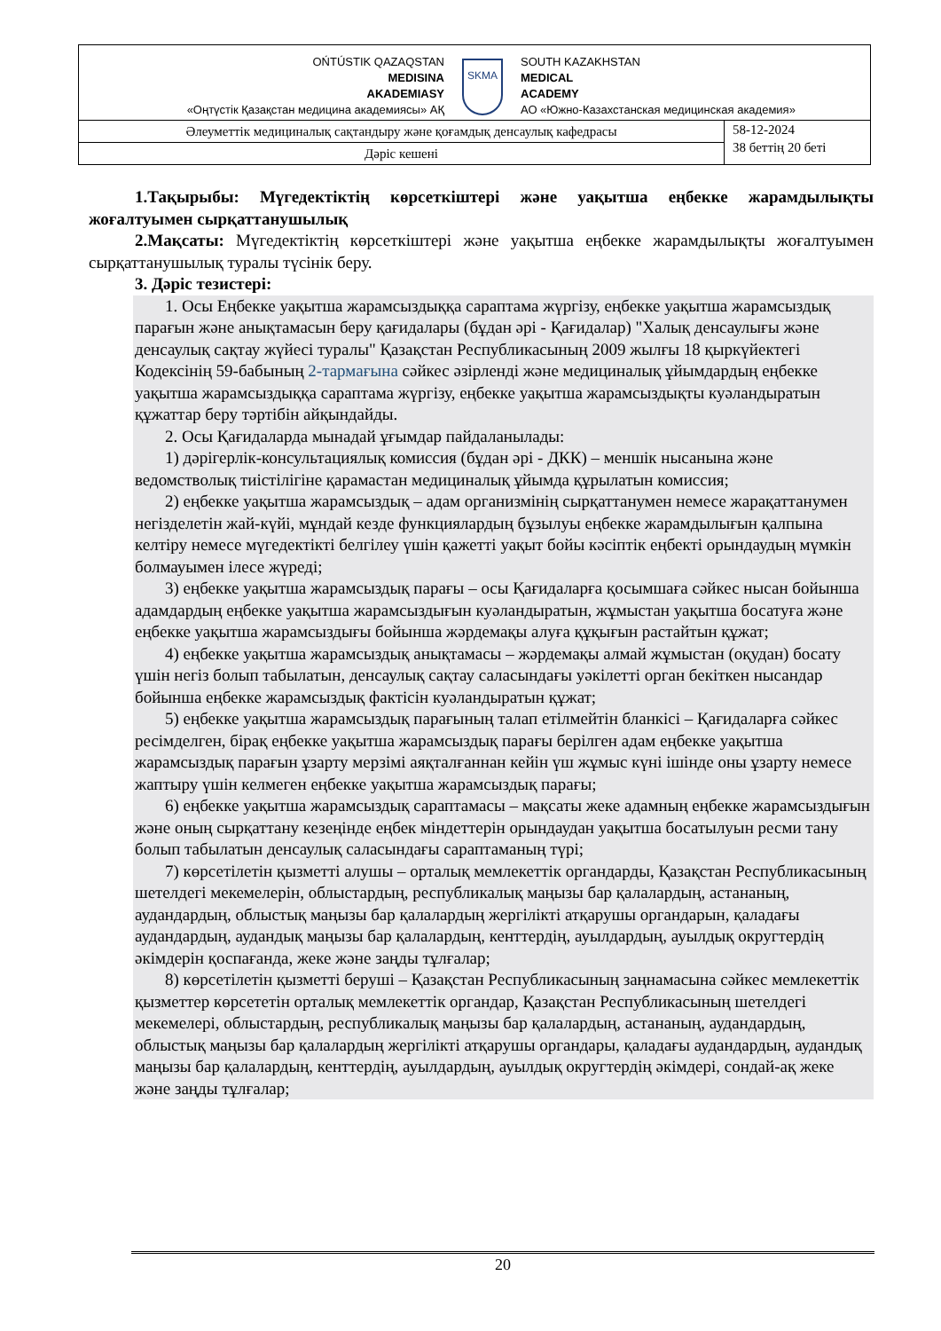OŃTÚSTIK QAZAQSTAN
MEDISINA
AKADEMIASY
«Оңтүстік Қазақстан медицина академиясы» АҚ
SKMA
SOUTH KAZAKHSTAN
MEDICAL
ACADEMY
АО «Южно-Казахстанская медицинская академия»
Әлеуметтік медициналық сақтандыру және қоғамдық денсаулық кафедрасы
58-12-2024
38 беттің 20 беті
Дәріс кешені
1.Тақырыбы: Мүгедектіктің көрсеткіштері және уақытша еңбекке жарамдылықты жоғалтуымен сырқаттанушылық
2.Мақсаты: Мүгедектіктің көрсеткіштері және уақытша еңбекке жарамдылықты жоғалтуымен сырқаттанушылық туралы түсінік беру.
3. Дәріс тезистері:
1. Осы Еңбекке уақытша жарамсыздыққа сараптама жүргізу, еңбекке уақытша жарамсыздық парағын және анықтамасын беру қағидалары (бұдан әрі - Қағидалар) "Халық денсаулығы және денсаулық сақтау жүйесі туралы" Қазақстан Республикасының 2009 жылғы 18 қыркүйектегі Кодексінің 59-бабының 2-тармағына сәйкес әзірленді және медициналық ұйымдардың еңбекке уақытша жарамсыздыққа сараптама жүргізу, еңбекке уақытша жарамсыздықты куәландыратын құжаттар беру тәртібін айқындайды.
2. Осы Қағидаларда мынадай ұғымдар пайдаланылады:
1) дәрігерлік-консультациялық комиссия (бұдан әрі - ДКК) – меншік нысанына және ведомстволық тиістілігіне қарамастан медициналық ұйымда құрылатын комиссия;
2) еңбекке уақытша жарамсыздық – адам организмінің сырқаттанумен немесе жарақаттанумен негізделетін жай-күйі, мұндай кезде функциялардың бұзылуы еңбекке жарамдылығын қалпына келтіру немесе мүгедектікті белгілеу үшін қажетті уақыт бойы кәсіптік еңбекті орындаудың мүмкін болмауымен ілесе жүреді;
3) еңбекке уақытша жарамсыздық парағы – осы Қағидаларға қосымшаға сәйкес нысан бойынша адамдардың еңбекке уақытша жарамсыздығын куәландыратын, жұмыстан уақытша босатуға және еңбекке уақытша жарамсыздығы бойынша жәрдемақы алуға құқығын растайтын құжат;
4) еңбекке уақытша жарамсыздық анықтамасы – жәрдемақы алмай жұмыстан (оқудан) босату үшін негіз болып табылатын, денсаулық сақтау саласындағы уәкілетті орган бекіткен нысандар бойынша еңбекке жарамсыздық фактісін куәландыратын құжат;
5) еңбекке уақытша жарамсыздық парағының талап етілмейтін бланкісі – Қағидаларға сәйкес ресімделген, бірақ еңбекке уақытша жарамсыздық парағы берілген адам еңбекке уақытша жарамсыздық парағын ұзарту мерзімі аяқталғаннан кейін үш жұмыс күні ішінде оны ұзарту немесе жаптыру үшін келмеген еңбекке уақытша жарамсыздық парағы;
6) еңбекке уақытша жарамсыздық сараптамасы – мақсаты жеке адамның еңбекке жарамсыздығын және оның сырқаттану кезеңінде еңбек міндеттерін орындаудан уақытша босатылуын ресми тану болып табылатын денсаулық саласындағы сараптаманың түрі;
7) көрсетілетін қызметті алушы – орталық мемлекеттік органдарды, Қазақстан Республикасының шетелдегі мекемелерін, облыстардың, республикалық маңызы бар қалалардың, астананың, аудандардың, облыстық маңызы бар қалалардың жергілікті атқарушы органдарын, қаладағы аудандардың, аудандық маңызы бар қалалардың, кенттердің, ауылдардың, ауылдық округтердің әкімдерін қоспағанда, жеке және заңды тұлғалар;
8) көрсетілетін қызметті беруші – Қазақстан Республикасының заңнамасына сәйкес мемлекеттік қызметтер көрсететін орталық мемлекеттік органдар, Қазақстан Республикасының шетелдегі мекемелері, облыстардың, республикалық маңызы бар қалалардың, астананың, аудандардың, облыстық маңызы бар қалалардың жергілікті атқарушы органдары, қаладағы аудандардың, аудандық маңызы бар қалалардың, кенттердің, ауылдардың, ауылдық округтердің әкімдері, сондай-ақ жеке және заңды тұлғалар;
20